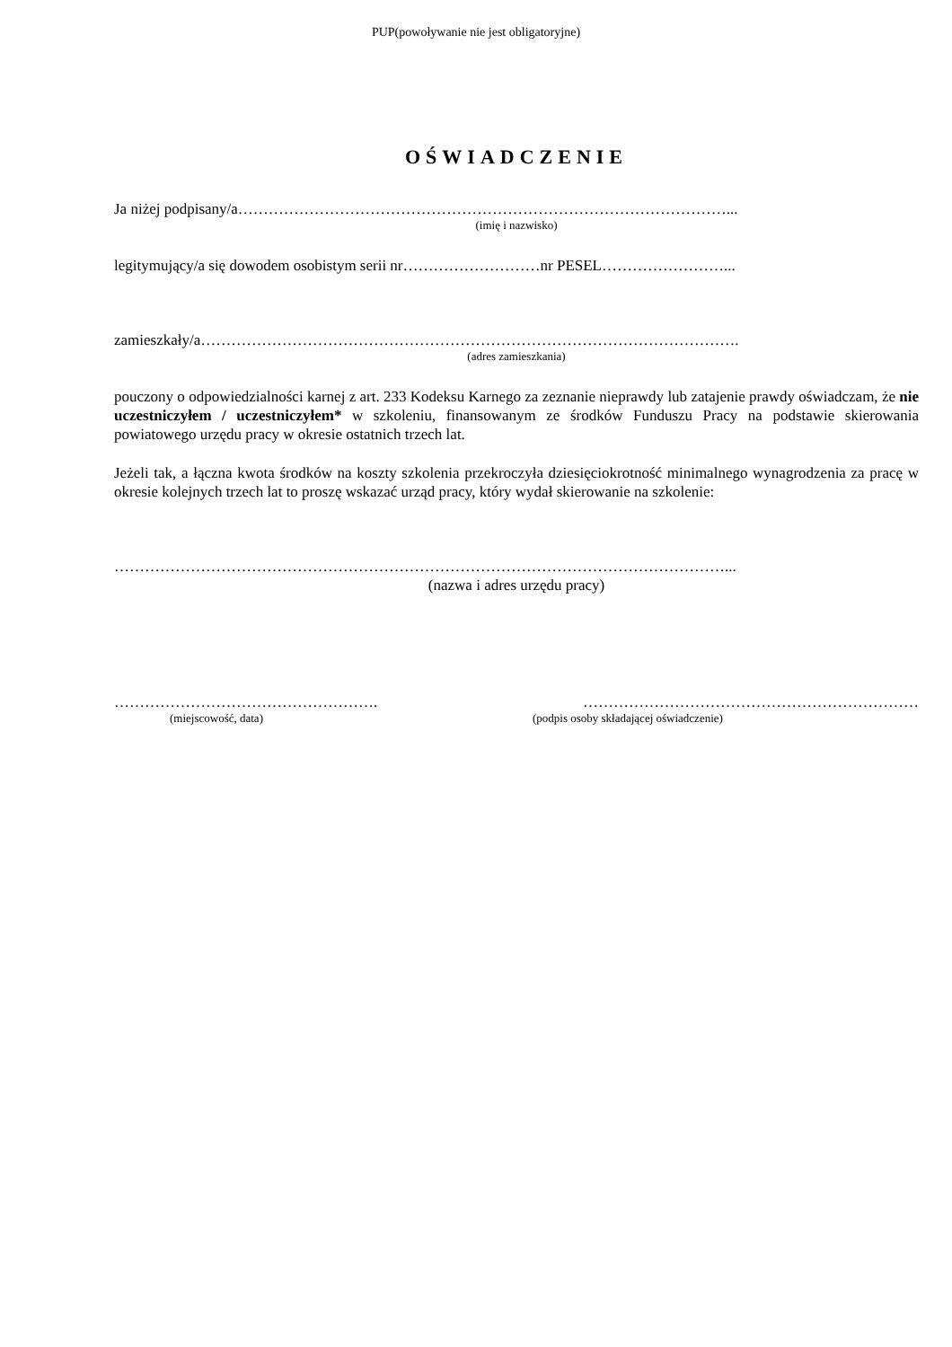PUP(powoływanie nie jest obligatoryjne)
OŚWIADCZENIE
Ja niżej podpisany/a……………………………………………………………………………………...
(imię i nazwisko)
legitymujący/a się dowodem osobistym serii nr………………………nr PESEL……………………...
zamieszkały/a…………………………………………………………………………………………….
(adres zamieszkania)
pouczony o odpowiedzialności karnej z art. 233 Kodeksu Karnego za zeznanie nieprawdy lub zatajenie prawdy oświadczam, że nie uczestniczyłem / uczestniczyłem* w szkoleniu, finansowanym ze środków Funduszu Pracy na podstawie skierowania powiatowego urzędu pracy w okresie ostatnich trzech lat.
Jeżeli tak, a łączna kwota środków na koszty szkolenia przekroczyła dziesięciokrotność minimalnego wynagrodzenia za pracę w okresie kolejnych trzech lat to proszę wskazać urząd pracy, który wydał skierowanie na szkolenie:
…………………………………………………………………………………………………………...
(nazwa i adres urzędu pracy)
……………………………………………. …………………………………………………………
(miejscowość, data) (podpis osoby składającej oświadczenie)